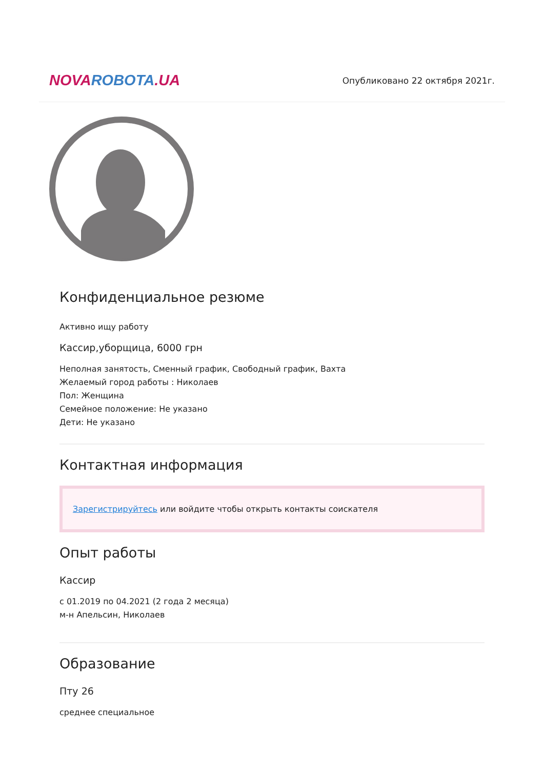NOVA ROBOTA.UA
Опубликовано 22 октября 2021г.
Конфиденциальное резюме
Активно ищу работу
Кассир,уборщица, 6000 грн
Неполная занятость, Сменный график, Свободный график, Вахта
Желаемый город работы : Николаев
Пол: Женщина
Семейное положение: Не указано
Дети: Не указано
Контактная информация
Зарегистрируйтесь или войдите чтобы открыть контакты соискателя
Опыт работы
Кассир
с 01.2019 по 04.2021 (2 года 2 месяца)
м-н Апельсин, Николаев
Образование
Пту 26
среднее специальное